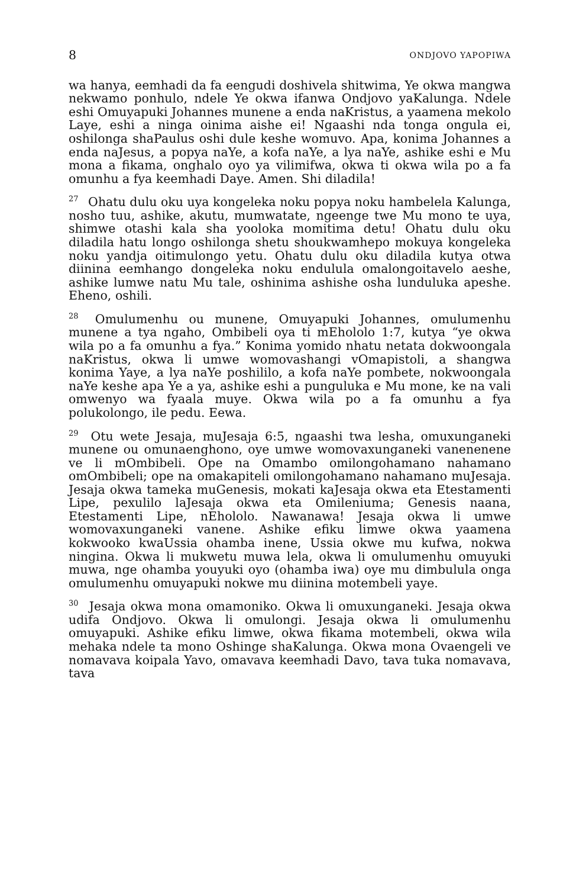8 ONDJOVO YAPOPIWA
wa hanya, eemhadi da fa eengudi doshivela shitwima, Ye okwa mangwa nekwamo ponhulo, ndele Ye okwa ifanwa Ondjovo yaKalunga. Ndele eshi Omuyapuki Johannes munene a enda naKristus, a yaamena mekolo Laye, eshi a ninga oinima aishe ei! Ngaashi nda tonga ongula ei, oshilonga shaPaulus oshi dule keshe womuvo. Apa, konima Johannes a enda naJesus, a popya naYe, a kofa naYe, a lya naYe, ashike eshi e Mu mona a fikama, onghalo oyo ya vilimifwa, okwa ti okwa wila po a fa omunhu a fya keemhadi Daye. Amen. Shi diladila!
<sup>27</sup> Ohatu dulu oku uya kongeleka noku popya noku hambelela Kalunga, nosho tuu, ashike, akutu, mumwatate, ngeenge twe Mu mono te uya, shimwe otashi kala sha yooloka momitima detu! Ohatu dulu oku diladila hatu longo oshilonga shetu shoukwamhepo mokuya kongeleka noku yandja oitimulongo yetu. Ohatu dulu oku diladila kutya otwa diinina eemhango dongeleka noku endulula omalongoitavelo aeshe, ashike lumwe natu Mu tale, oshinima ashishe osha lunduluka apeshe. Eheno, oshili.
<sup>28</sup> Omulumenhu ou munene, Omuyapuki Johannes, omulumenhu munene a tya ngaho, Ombibeli oya ti mEhololo 1:7, kutya “ye okwa wila po a fa omunhu a fya.” Konima yomido nhatu netata dokwoongala naKristus, okwa li umwe womovashangi vOmapistoli, a shangwa konima Yaye, a lya naYe poshililo, a kofa naYe pombete, nokwoongala naYe keshe apa Ye a ya, ashike eshi a punguluka e Mu mone, ke na vali omwenyo wa fyaala muye. Okwa wila po a fa omunhu a fya polukolongo, ile pedu. Eewa.
<sup>29</sup> Otu wete Jesaja, muJesaja 6:5, ngaashi twa lesha, omuxunganeki munene ou omunaenghono, oye umwe womovaxunganeki vanenenene ve li mOmbibeli. Ope na Omambo omilongohamano nahamano omOmbibeli; ope na omakapiteli omilongohamano nahamano muJesaja. Jesaja okwa tameka muGenesis, mokati kaJesaja okwa eta Etestamenti Lipe, pexulilo laJesaja okwa eta Omileniuma; Genesis naana, Etestamenti Lipe, nEhololo. Nawanawa! Jesaja okwa li umwe womovaxunganeki vanene. Ashike efiku limwe okwa yaamena kokwooko kwaUssia ohamba inene, Ussia okwe mu kufwa, nokwa ningina. Okwa li mukwetu muwa lela, okwa li omulumenhu omuyuki muwa, nge ohamba youyuki oyo (ohamba iwa) oye mu dimbulula onga omulumenhu omuyapuki nokwe mu diinina motembeli yaye.
<sup>30</sup> Jesaja okwa mona omamoniko. Okwa li omuxunganeki. Jesaja okwa udifa Ondjovo. Okwa li omulongi. Jesaja okwa li omulumenhu omuyapuki. Ashike efiku limwe, okwa fikama motembeli, okwa wila mehaka ndele ta mono Oshinge shaKalunga. Okwa mona Ovaengeli ve nomavava koipala Yavo, omavava keemhadi Davo, tava tuka nomavava, tava